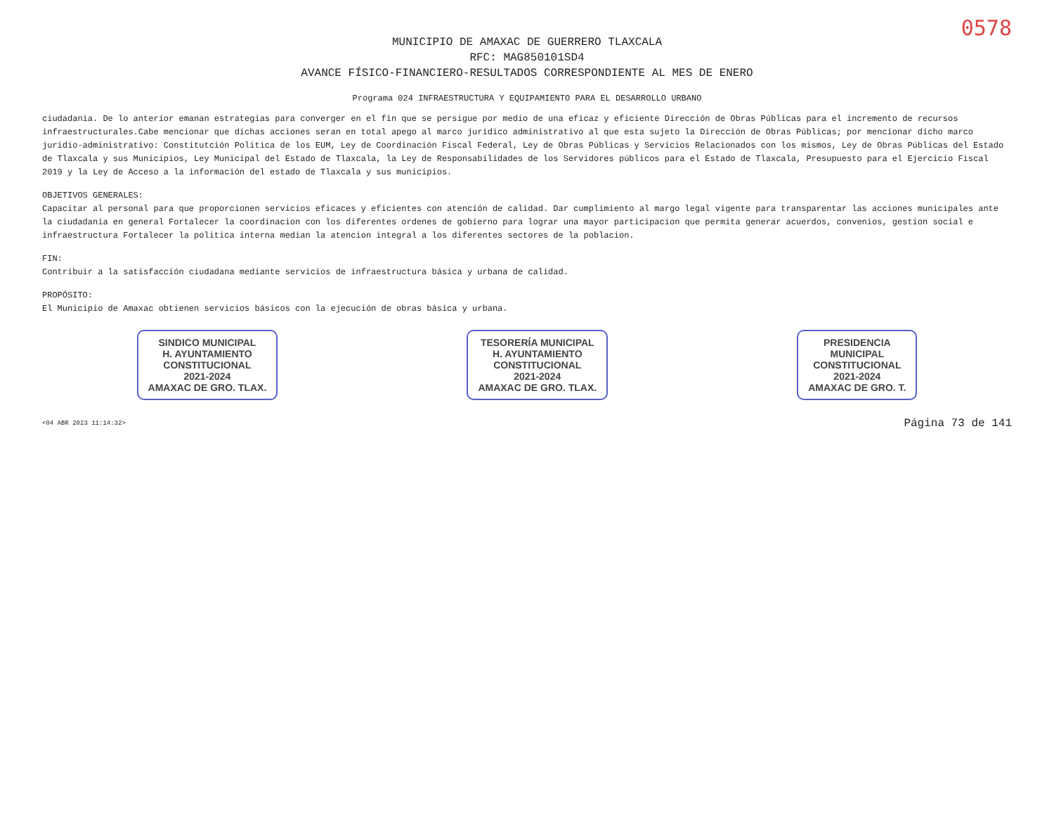0578
MUNICIPIO DE AMAXAC DE GUERRERO TLAXCALA
RFC: MAG850101SD4
AVANCE FÍSICO-FINANCIERO-RESULTADOS CORRESPONDIENTE AL MES DE ENERO
Programa 024 INFRAESTRUCTURA Y EQUIPAMIENTO PARA EL DESARROLLO URBANO
ciudadania. De lo anterior emanan estrategias para converger en el fin que se persigue por medio de una eficaz y eficiente Dirección de Obras Públicas para el incremento de recursos infraestructurales.Cabe mencionar que dichas acciones seran en total apego al marco juridico administrativo al que esta sujeto la Dirección de Obras Públicas; por mencionar dicho marco juridio-administrativo: Constitutción Politica de los EUM, Ley de Coordinación Fiscal Federal, Ley de Obras Públicas y Servicios Relacionados con los mismos, Ley de Obras Públicas del Estado de Tlaxcala y sus Municipios, Ley Municipal del Estado de Tlaxcala, la Ley de Responsabilidades de los Servidores públicos para el Estado de Tlaxcala, Presupuesto para el Ejercicio Fiscal 2019 y la Ley de Acceso a la información del estado de Tlaxcala y sus municipios.
OBJETIVOS GENERALES:
Capacitar al personal para que proporcionen servicios eficaces y eficientes con atención de calidad. Dar cumplimiento al margo legal vigente para transparentar las acciones municipales ante la ciudadania en general Fortalecer la coordinacion con los diferentes ordenes de gobierno para lograr una mayor participacion que permita generar acuerdos, convenios, gestion social e infraestructura Fortalecer la politica interna median la atencion integral a los diferentes sectores de la poblacion.
FIN:
Contribuir a la satisfacción ciudadana mediante servicios de infraestructura básica y urbana de calidad.
PROPÓSITO:
El Municipio de Amaxac obtienen servicios básicos con la ejecución de obras básica y urbana.
SINDICO MUNICIPAL
H. AYUNTAMIENTO
CONSTITUCIONAL
2021-2024
AMAXAC DE GRO. TLAX.
TESORERÍA MUNICIPAL
H. AYUNTAMIENTO
CONSTITUCIONAL
2021-2024
AMAXAC DE GRO. TLAX.
PRESIDENCIA
MUNICIPAL
CONSTITUCIONAL
2021-2024
AMAXAC DE GRO. T.
<04 ABR 2023 11:14:32> Página 73 de 141